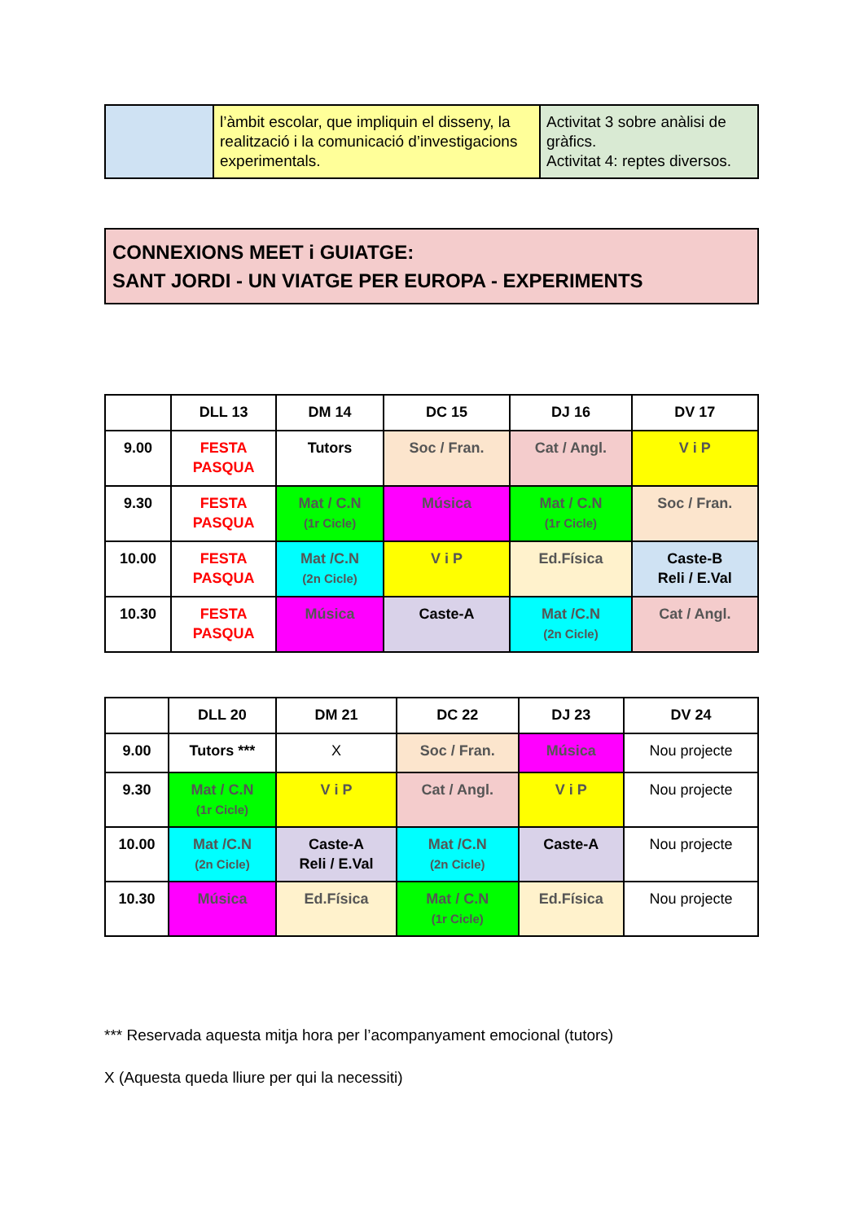| | l’àmbit escolar, que impliquin el disseny, la realització i la comunicació d’investigacions experimentals. | Activitat 3 sobre anàlisi de gràfics. Activitat 4: reptes diversos. |
CONNEXIONS MEET i GUIATGE:
SANT JORDI - UN VIATGE PER EUROPA - EXPERIMENTS
| | DLL 13 | DM 14 | DC 15 | DJ 16 | DV 17 |
| --- | --- | --- | --- | --- | --- |
| 9.00 | FESTA PASQUA | Tutors | Soc / Fran. | Cat / Angl. | V i P |
| 9.30 | FESTA PASQUA | Mat / C.N (1r Cicle) | Música | Mat / C.N (1r Cicle) | Soc / Fran. |
| 10.00 | FESTA PASQUA | Mat /C.N (2n Cicle) | V i P | Ed.Física | Caste-B Reli / E.Val |
| 10.30 | FESTA PASQUA | Música | Caste-A | Mat /C.N (2n Cicle) | Cat / Angl. |
| | DLL 20 | DM 21 | DC 22 | DJ 23 | DV 24 |
| --- | --- | --- | --- | --- | --- |
| 9.00 | Tutors *** | X | Soc / Fran. | Música | Nou projecte |
| 9.30 | Mat / C.N (1r Cicle) | V i P | Cat / Angl. | V i P | Nou projecte |
| 10.00 | Mat /C.N (2n Cicle) | Caste-A Reli / E.Val | Mat /C.N (2n Cicle) | Caste-A | Nou projecte |
| 10.30 | Música | Ed.Física | Mat / C.N (1r Cicle) | Ed.Física | Nou projecte |
*** Reservada aquesta mitja hora per l’acompanyament emocional (tutors)
X (Aquesta queda lliure per qui la necessiti)